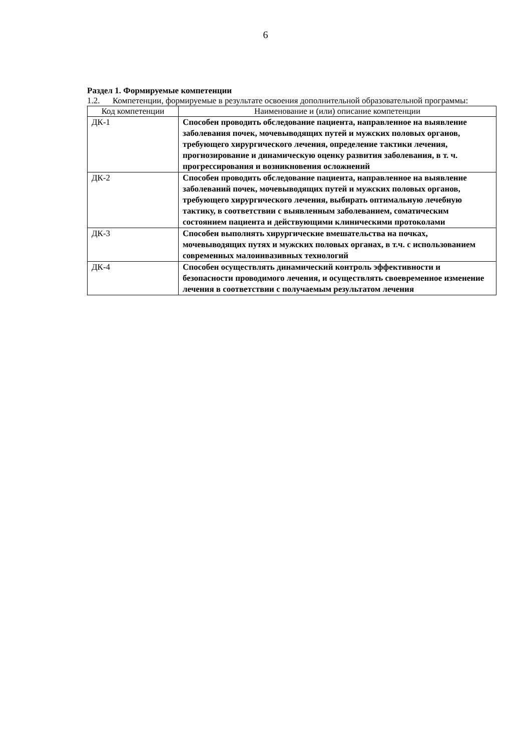6
Раздел 1. Формируемые компетенции
1.2. Компетенции, формируемые в результате освоения дополнительной образовательной программы:
| Код компетенции | Наименование и (или) описание компетенции |
| --- | --- |
| ДК-1 | Способен проводить обследование пациента, направленное на выявление заболевания почек, мочевыводящих путей и мужских половых органов, требующего хирургического лечения, определение тактики лечения, прогнозирование и динамическую оценку развития заболевания, в т. ч. прогрессирования и возникновения осложнений |
| ДК-2 | Способен проводить обследование пациента, направленное на выявление заболеваний почек, мочевыводящих путей и мужских половых органов, требующего хирургического лечения, выбирать оптимальную лечебную тактику, в соответствии с выявленным заболеванием, соматическим состоянием пациента и действующими клиническими протоколами |
| ДК-3 | Способен выполнять хирургические вмешательства на почках, мочевыводящих путях и мужских половых органах, в т.ч. с использованием современных малоинвазивных технологий |
| ДК-4 | Способен осуществлять динамический контроль эффективности и безопасности проводимого лечения, и осуществлять своевременное изменение лечения в соответствии с получаемым результатом лечения |